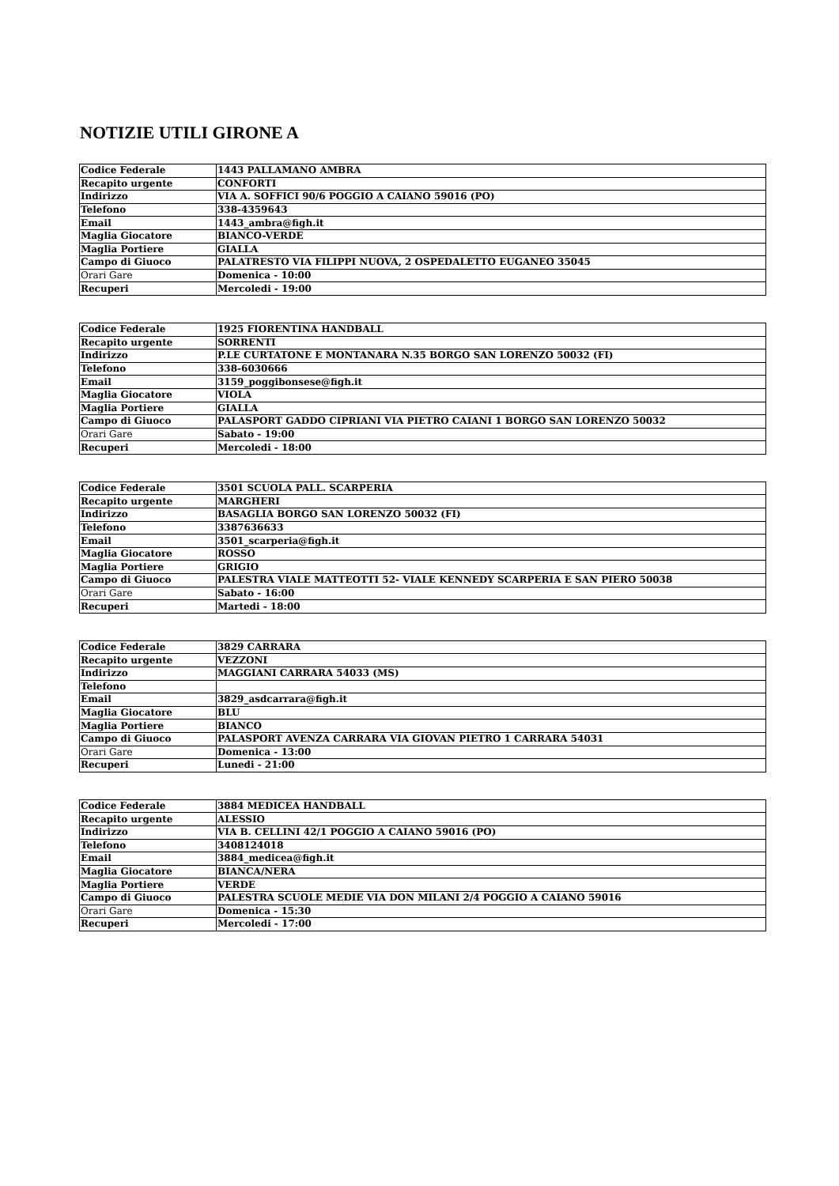NOTIZIE UTILI GIRONE A
| Codice Federale | 1443 PALLAMANO AMBRA |
| Recapito urgente | CONFORTI |
| Indirizzo | VIA A. SOFFICI 90/6 POGGIO A CAIANO 59016 (PO) |
| Telefono | 338-4359643 |
| Email | 1443_ambra@figh.it |
| Maglia Giocatore | BIANCO-VERDE |
| Maglia Portiere | GIALLA |
| Campo di Giuoco | PALATRESTO VIA FILIPPI NUOVA, 2 OSPEDALETTO EUGANEO 35045 |
| Orari Gare | Domenica - 10:00 |
| Recuperi | Mercoledi - 19:00 |
| Codice Federale | 1925 FIORENTINA HANDBALL |
| Recapito urgente | SORRENTI |
| Indirizzo | P.LE CURTATONE E MONTANARA N.35 BORGO SAN LORENZO 50032 (FI) |
| Telefono | 338-6030666 |
| Email | 3159_poggibonsese@figh.it |
| Maglia Giocatore | VIOLA |
| Maglia Portiere | GIALLA |
| Campo di Giuoco | PALASPORT GADDO CIPRIANI VIA PIETRO CAIANI 1 BORGO SAN LORENZO 50032 |
| Orari Gare | Sabato - 19:00 |
| Recuperi | Mercoledi - 18:00 |
| Codice Federale | 3501 SCUOLA PALL. SCARPERIA |
| Recapito urgente | MARGHERI |
| Indirizzo | BASAGLIA BORGO SAN LORENZO 50032 (FI) |
| Telefono | 3387636633 |
| Email | 3501_scarperia@figh.it |
| Maglia Giocatore | ROSSO |
| Maglia Portiere | GRIGIO |
| Campo di Giuoco | PALESTRA VIALE MATTEOTTI 52- VIALE KENNEDY SCARPERIA E SAN PIERO 50038 |
| Orari Gare | Sabato - 16:00 |
| Recuperi | Martedi - 18:00 |
| Codice Federale | 3829 CARRARA |
| Recapito urgente | VEZZONI |
| Indirizzo | MAGGIANI CARRARA 54033 (MS) |
| Telefono | |
| Email | 3829_asdcarrara@figh.it |
| Maglia Giocatore | BLU |
| Maglia Portiere | BIANCO |
| Campo di Giuoco | PALASPORT AVENZA CARRARA VIA GIOVAN PIETRO 1 CARRARA 54031 |
| Orari Gare | Domenica - 13:00 |
| Recuperi | Lunedi - 21:00 |
| Codice Federale | 3884 MEDICEA HANDBALL |
| Recapito urgente | ALESSIO |
| Indirizzo | VIA B. CELLINI 42/1 POGGIO A CAIANO 59016 (PO) |
| Telefono | 3408124018 |
| Email | 3884_medicea@figh.it |
| Maglia Giocatore | BIANCA/NERA |
| Maglia Portiere | VERDE |
| Campo di Giuoco | PALESTRA SCUOLE MEDIE VIA DON MILANI 2/4 POGGIO A CAIANO 59016 |
| Orari Gare | Domenica - 15:30 |
| Recuperi | Mercoledi - 17:00 |